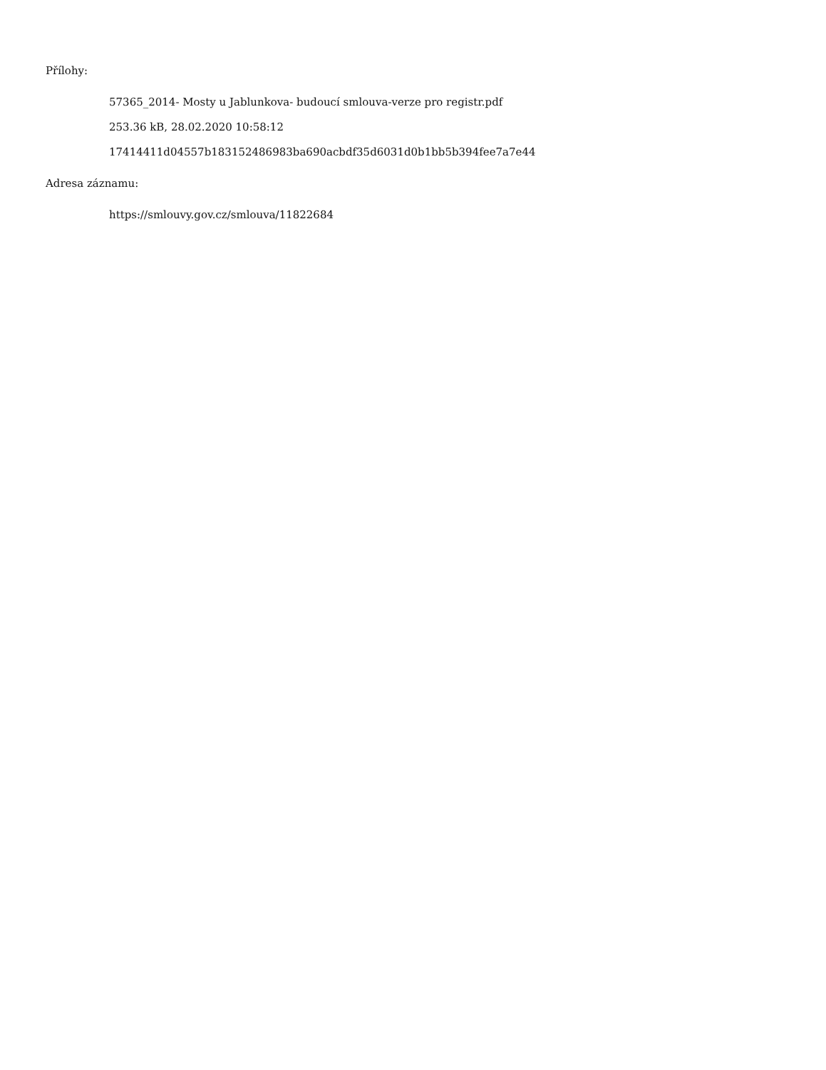Přílohy:
57365_2014- Mosty u Jablunkova- budoucí smlouva-verze pro registr.pdf
253.36 kB, 28.02.2020 10:58:12
17414411d04557b183152486983ba690acbdf35d6031d0b1bb5b394fee7a7e44
Adresa záznamu:
https://smlouvy.gov.cz/smlouva/11822684